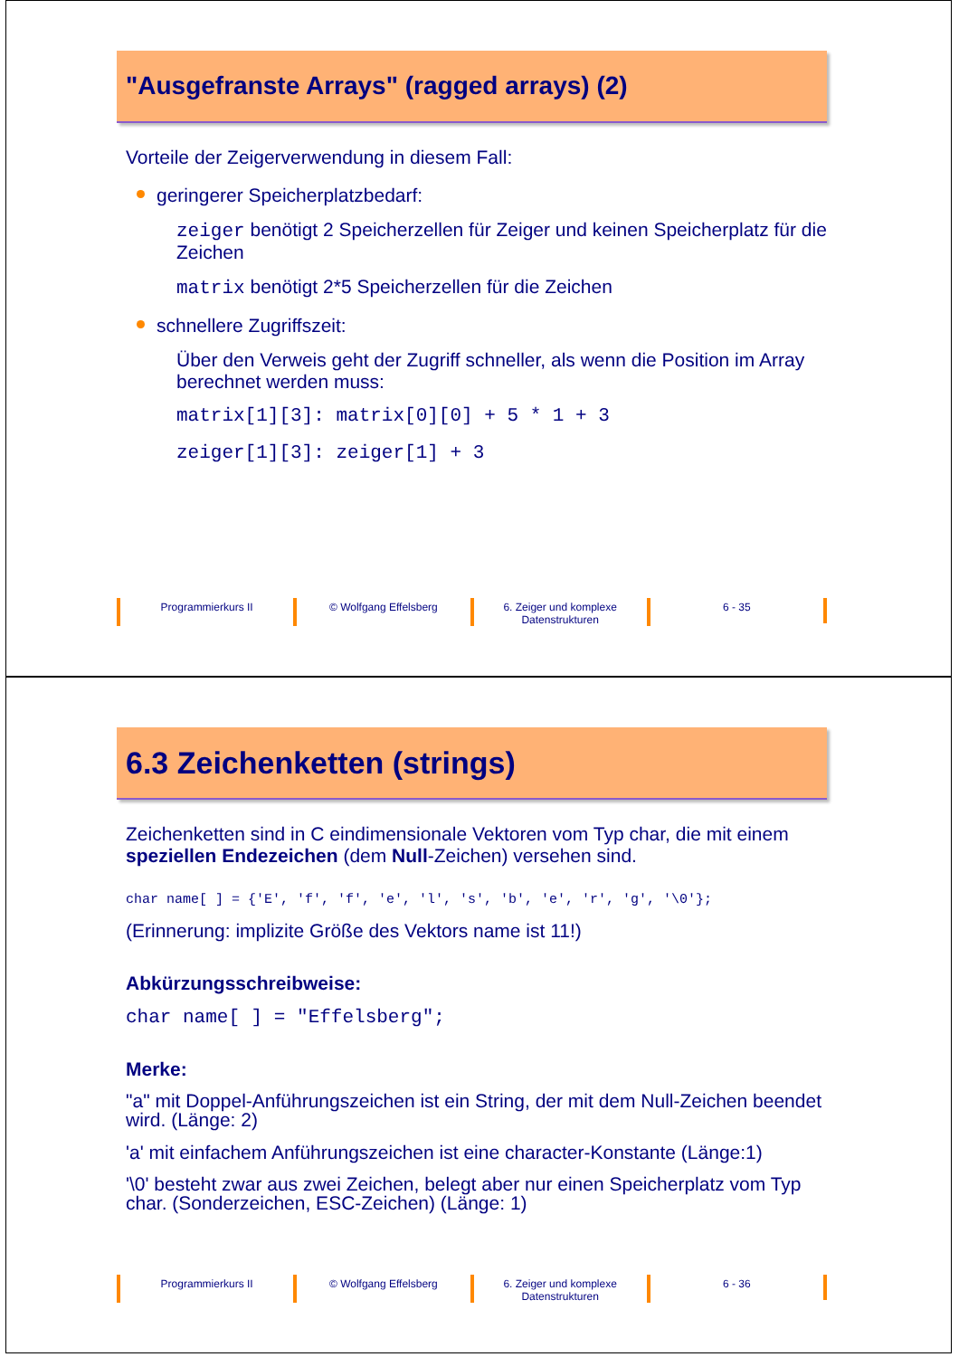"Ausgefranste Arrays" (ragged arrays) (2)
Vorteile der Zeigerverwendung in diesem Fall:
geringerer Speicherplatzbedarf:
zeiger benötigt 2 Speicherzellen für Zeiger und keinen Speicherplatz für die Zeichen
matrix benötigt 2*5 Speicherzellen für die Zeichen
schnellere Zugriffszeit:
Über den Verweis geht der Zugriff schneller, als wenn die Position im Array berechnet werden muss:
matrix[1][3]: matrix[0][0] + 5 * 1 + 3
zeiger[1][3]: zeiger[1] + 3
Programmierkurs II © Wolfgang Effelsberg 6. Zeiger und komplexe Datenstrukturen
6 - 35
6.3 Zeichenketten (strings)
Zeichenketten sind in C eindimensionale Vektoren vom Typ char, die mit einem speziellen Endezeichen (dem Null-Zeichen) versehen sind.
char name[ ] = {'E', 'f', 'f', 'e', 'l', 's', 'b', 'e', 'r', 'g', '\0'};
(Erinnerung: implizite Größe des Vektors name ist 11!)
Abkürzungsschreibweise:
char name[ ] = "Effelsberg";
Merke:
"a" mit Doppel-Anführungszeichen ist ein String, der mit dem Null-Zeichen beendet wird. (Länge: 2)
'a' mit einfachem Anführungszeichen ist eine character-Konstante (Länge:1)
'\0' besteht zwar aus zwei Zeichen, belegt aber nur einen Speicherplatz vom Typ char. (Sonderzeichen, ESC-Zeichen) (Länge: 1)
Programmierkurs II © Wolfgang Effelsberg 6. Zeiger und komplexe Datenstrukturen
6 - 36